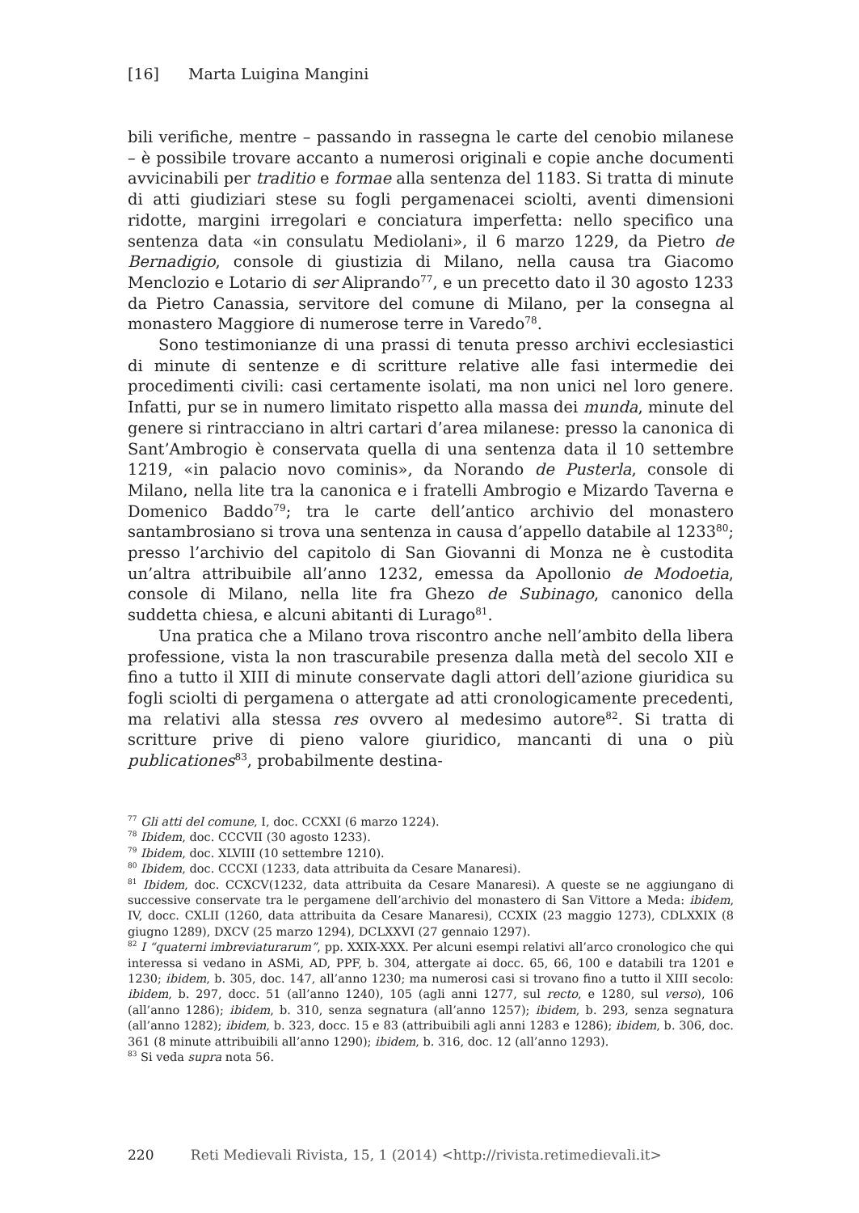[16] Marta Luigina Mangini
bili verifiche, mentre – passando in rassegna le carte del cenobio milanese – è possibile trovare accanto a numerosi originali e copie anche documenti avvicinabili per traditio e formae alla sentenza del 1183. Si tratta di minute di atti giudiziari stese su fogli pergamenacei sciolti, aventi dimensioni ridotte, margini irregolari e conciatura imperfetta: nello specifico una sentenza data «in consulatu Mediolani», il 6 marzo 1229, da Pietro de Bernadigio, console di giustizia di Milano, nella causa tra Giacomo Menclozio e Lotario di ser Aliprando<sup>77</sup>, e un precetto dato il 30 agosto 1233 da Pietro Canassia, servitore del comune di Milano, per la consegna al monastero Maggiore di numerose terre in Varedo<sup>78</sup>.
Sono testimonianze di una prassi di tenuta presso archivi ecclesiastici di minute di sentenze e di scritture relative alle fasi intermedie dei procedimenti civili: casi certamente isolati, ma non unici nel loro genere. Infatti, pur se in numero limitato rispetto alla massa dei munda, minute del genere si rintracciano in altri cartari d’area milanese: presso la canonica di Sant’Ambrogio è conservata quella di una sentenza data il 10 settembre 1219, «in palacio novo cominis», da Norando de Pusterla, console di Milano, nella lite tra la canonica e i fratelli Ambrogio e Mizardo Taverna e Domenico Baddo<sup>79</sup>; tra le carte dell’antico archivio del monastero santambrosiano si trova una sentenza in causa d’appello databile al 1233<sup>80</sup>; presso l’archivio del capitolo di San Giovanni di Monza ne è custodita un’altra attribuibile all’anno 1232, emessa da Apollonio de Modoetia, console di Milano, nella lite fra Ghezo de Subinago, canonico della suddetta chiesa, e alcuni abitanti di Lurago<sup>81</sup>.
Una pratica che a Milano trova riscontro anche nell’ambito della libera professione, vista la non trascurabile presenza dalla metà del secolo XII e fino a tutto il XIII di minute conservate dagli attori dell’azione giuridica su fogli sciolti di pergamena o attergate ad atti cronologicamente precedenti, ma relativi alla stessa res ovvero al medesimo autore<sup>82</sup>. Si tratta di scritture prive di pieno valore giuridico, mancanti di una o più publicationes<sup>83</sup>, probabilmente destina-
<sup>77</sup> Gli atti del comune, I, doc. CCXXI (6 marzo 1224).
<sup>78</sup> Ibidem, doc. CCCVII (30 agosto 1233).
<sup>79</sup> Ibidem, doc. XLVIII (10 settembre 1210).
<sup>80</sup> Ibidem, doc. CCCXI (1233, data attribuita da Cesare Manaresi).
<sup>81</sup> Ibidem, doc. CCXCV(1232, data attribuita da Cesare Manaresi). A queste se ne aggiungano di successive conservate tra le pergamene dell’archivio del monastero di San Vittore a Meda: ibidem, IV, docc. CXLII (1260, data attribuita da Cesare Manaresi), CCXIX (23 maggio 1273), CDLXXIX (8 giugno 1289), DXCV (25 marzo 1294), DCLXXVI (27 gennaio 1297).
<sup>82</sup> I “quaterni imbreviaturarum”, pp. XXIX-XXX. Per alcuni esempi relativi all’arco cronologico che qui interessa si vedano in ASMi, AD, PPF, b. 304, attergate ai docc. 65, 66, 100 e databili tra 1201 e 1230; ibidem, b. 305, doc. 147, all’anno 1230; ma numerosi casi si trovano fino a tutto il XIII secolo: ibidem, b. 297, docc. 51 (all’anno 1240), 105 (agli anni 1277, sul recto, e 1280, sul verso), 106 (all’anno 1286); ibidem, b. 310, senza segnatura (all’anno 1257); ibidem, b. 293, senza segnatura (all’anno 1282); ibidem, b. 323, docc. 15 e 83 (attribuibili agli anni 1283 e 1286); ibidem, b. 306, doc. 361 (8 minute attribuibili all’anno 1290); ibidem, b. 316, doc. 12 (all’anno 1293).
<sup>83</sup> Si veda supra nota 56.
220 Reti Medievali Rivista, 15, 1 (2014) <http://rivista.retimedievali.it>